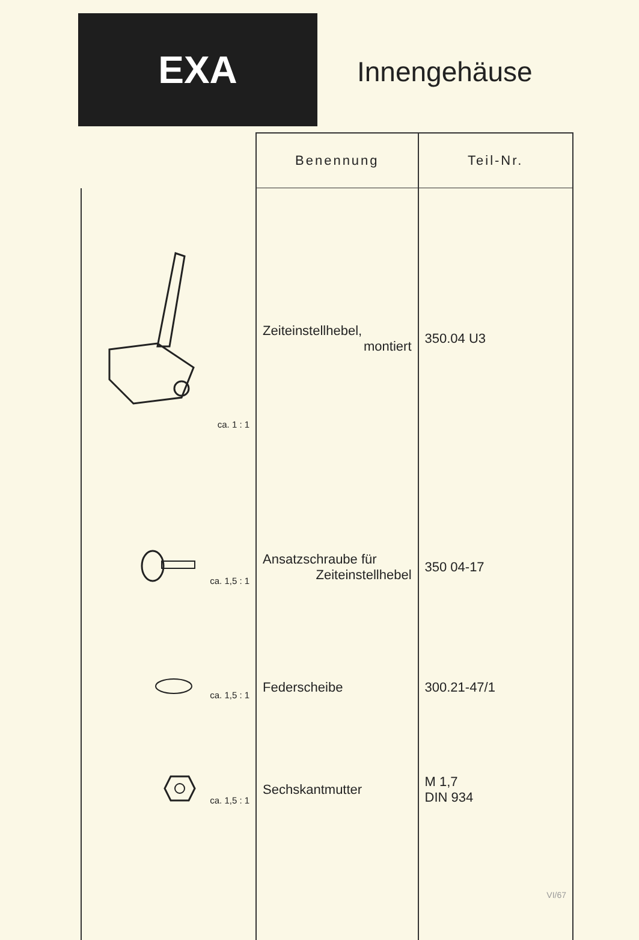EXA
Innengehäuse
| | Benennung | Teil-Nr. |
| --- | --- | --- |
| ca. 1 : 1 | Zeiteinstellhebel, montiert | 350.04 U3 |
| ca. 1,5 : 1 | Ansatzschraube für Zeiteinstellhebel | 350 04-17 |
| ca. 1,5 : 1 | Federscheibe | 300.21-47/1 |
| ca. 1,5 : 1 | Sechskantmutter | M 1,7 DIN 934 |
| | | VI/67 |